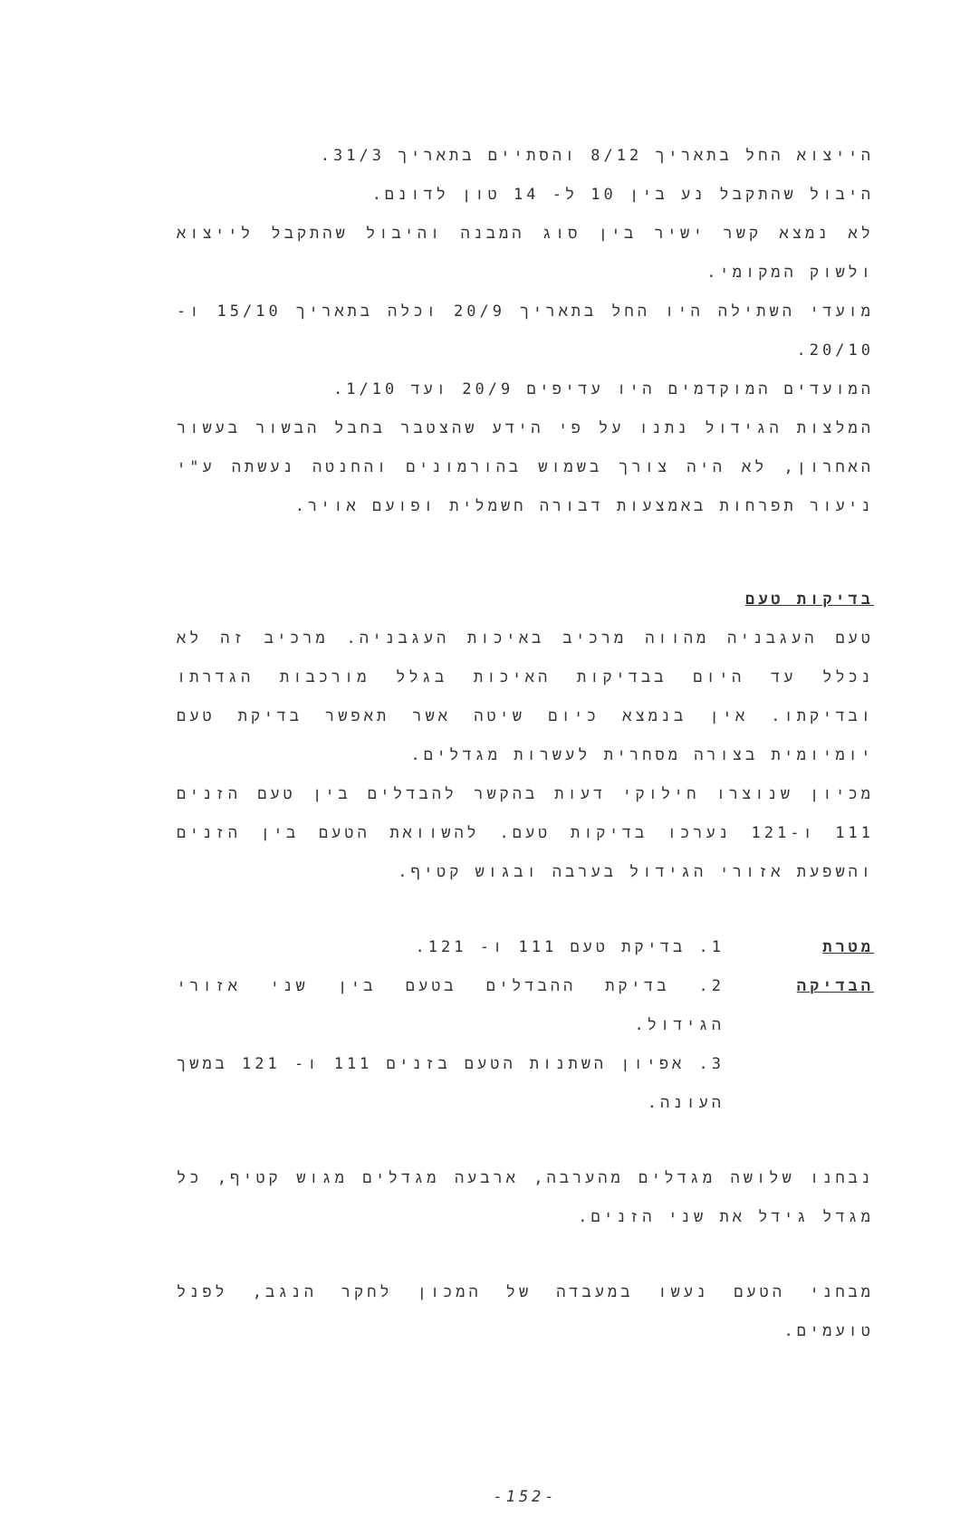הייצוא החל בתאריך 8/12 והסתיים בתאריך 31/3.
היבול שהתקבל נע בין 10 ל- 14 טון לדונם.
לא נמצא קשר ישיר בין סוג המבנה והיבול שהתקבל לייצוא ולשוק המקומי.
מועדי השתילה היו החל בתאריך 20/9 וכלה בתאריך 15/10 ו- 20/10.
המועדים המוקדמים היו עדיפים 20/9 ועד 1/10.
המלצות הגידול נתנו על פי הידע שהצטבר בחבל הבשור בעשור האחרון, לא היה צורך בשמוש בהורמונים והחנטה נעשתה ע"י ניעור תפרחות באמצעות דבורה חשמלית ופועם אויר.
בדיקות טעם
טעם העגבניה מהווה מרכיב באיכות העגבניה. מרכיב זה לא נכלל עד היום בבדיקות האיכות בגלל מורכבות הגדרתו ובדיקתו. אין בנמצא כיום שיטה אשר תאפשר בדיקת טעם יומיומית בצורה מסחרית לעשרות מגדלים.
מכיון שנוצרו חילוקי דעות בהקשר להבדלים בין טעם הזנים 111 ו-121 נערכו בדיקות טעם. להשוואת הטעם בין הזנים והשפעת אזורי הגידול בערבה ובגוש קטיף.
מטרת הבדיקה
1. בדיקת טעם 111 ו- 121.
2. בדיקת ההבדלים בטעם בין שני אזורי הגידול.
3. אפיון השתנות הטעם בזנים 111 ו- 121 במשך העונה.
נבחנו שלושה מגדלים מהערבה, ארבעה מגדלים מגוש קטיף, כל מגדל גידל את שני הזנים.
מבחני הטעם נעשו במעבדה של המכון לחקר הנגב, לפנל טועמים.
-152-